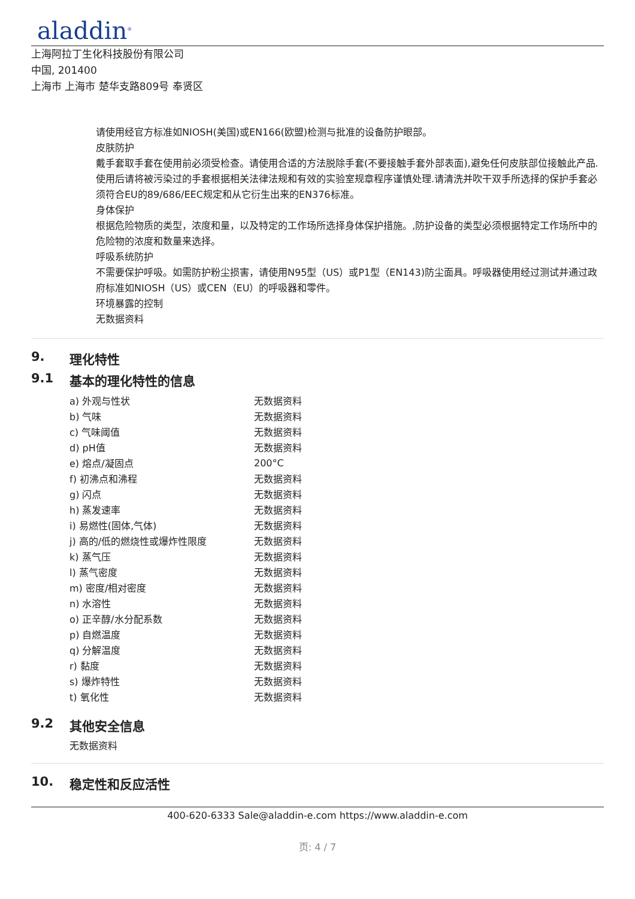aladdin<sup>®</sup>
上海阿拉丁生化科技股份有限公司
中国, 201400
上海市 上海市 楚华支路809号 奉贤区
请使用经官方标准如NIOSH(美国)或EN166(欧盟)检测与批准的设备防护眼部。
皮肤防护
戴手套取手套在使用前必须受检查。请使用合适的方法脱除手套(不要接触手套外部表面),避免任何皮肤部位接触此产品.使用后请将被污染过的手套根据相关法律法规和有效的实验室规章程序谨慎处理.请清洗并吹干双手所选择的保护手套必须符合EU的89/686/EEC规定和从它衍生出来的EN376标准。
身体保护
根据危险物质的类型，浓度和量，以及特定的工作场所选择身体保护措施。,防护设备的类型必须根据特定工作场所中的危险物的浓度和数量来选择。
呼吸系统防护
不需要保护呼吸。如需防护粉尘损害，请使用N95型（US）或P1型（EN143)防尘面具。呼吸器使用经过测试并通过政府标准如NIOSH（US）或CEN（EU）的呼吸器和零件。
环境暴露的控制
无数据资料
9. 理化特性
9.1 基本的理化特性的信息
| a) 外观与性状 | 无数据资料 |
| b) 气味 | 无数据资料 |
| c) 气味阈值 | 无数据资料 |
| d) pH值 | 无数据资料 |
| e) 熔点/凝固点 | 200°C |
| f) 初沸点和沸程 | 无数据资料 |
| g) 闪点 | 无数据资料 |
| h) 蒸发速率 | 无数据资料 |
| i) 易燃性(固体,气体) | 无数据资料 |
| j) 高的/低的燃烧性或爆炸性限度 | 无数据资料 |
| k) 蒸气压 | 无数据资料 |
| l) 蒸气密度 | 无数据资料 |
| m) 密度/相对密度 | 无数据资料 |
| n) 水溶性 | 无数据资料 |
| o) 正辛醇/水分配系数 | 无数据资料 |
| p) 自燃温度 | 无数据资料 |
| q) 分解温度 | 无数据资料 |
| r) 黏度 | 无数据资料 |
| s) 爆炸特性 | 无数据资料 |
| t) 氧化性 | 无数据资料 |
9.2 其他安全信息
无数据资料
10. 稳定性和反应活性
400-620-6333 Sale@aladdin-e.com https://www.aladdin-e.com
页: 4 / 7